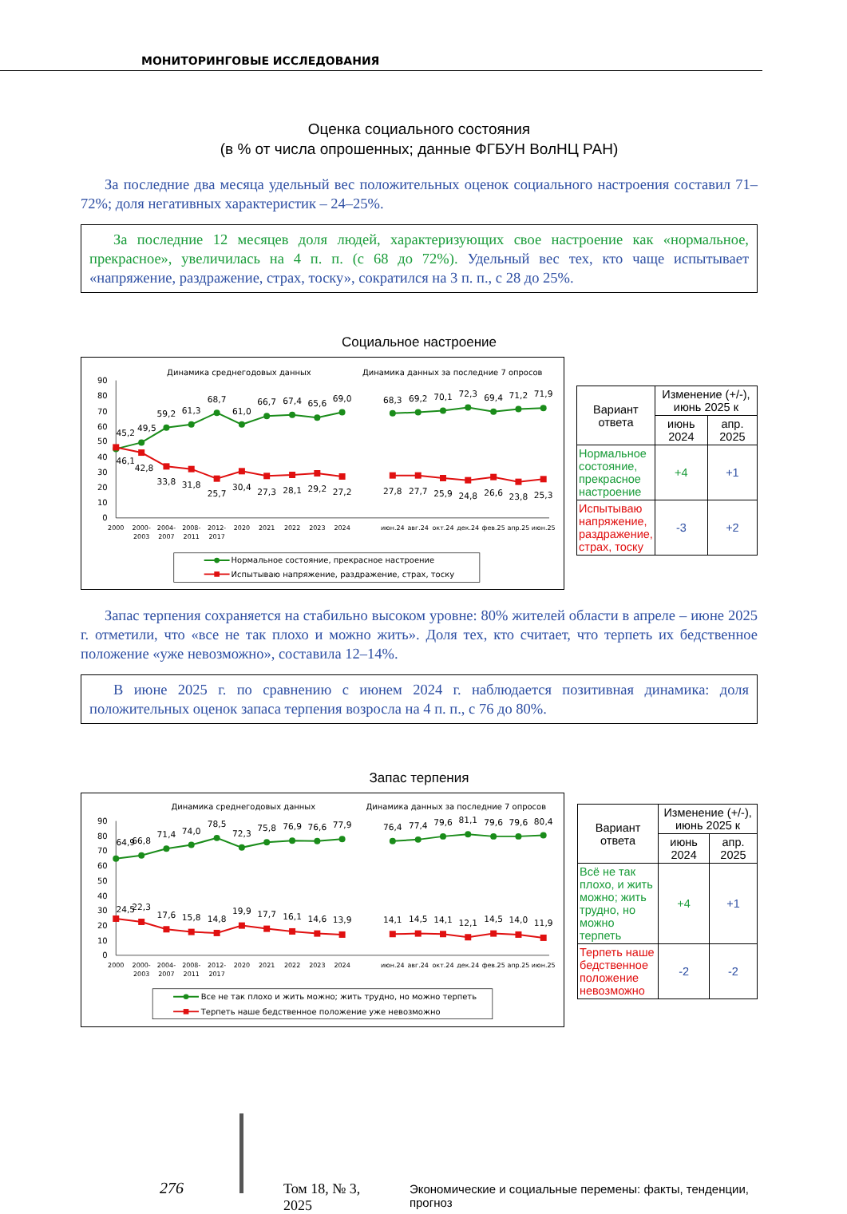МОНИТОРИНГОВЫЕ ИССЛЕДОВАНИЯ
Оценка социального состояния
(в % от числа опрошенных; данные ФГБУН ВолНЦ РАН)
За последние два месяца удельный вес положительных оценок социального настроения составил 71–72%; доля негативных характеристик – 24–25%.
За последние 12 месяцев доля людей, характеризующих свое настроение как «нормальное, прекрасное», увеличилась на 4 п. п. (с 68 до 72%). Удельный вес тех, кто чаще испытывает «напряжение, раздражение, страх, тоску», сократился на 3 п. п., с 28 до 25%.
Социальное настроение
Динамика среднегодовых данных
Динамика данных за последние 7 опросов
0
10
20
30
40
50
60
70
80
90
2000
2000-
2003
2004-
2007
2008-
2011
2012-
2017
2020
2021
2022
2023
2024
июн.24
авг.24
окт.24
дек.24
фев.25
апр.25
июн.25
45,2
49,5
59,2
61,3
68,7
61,0
66,7
67,4
65,6
69,0
68,3
69,2
70,1
72,3
69,4
71,2
71,9
46,1
42,8
33,8
31,8
25,7
30,4
27,3
28,1
29,2
27,2
27,8
27,7
25,9
24,8
26,6
23,8
25,3
Нормальное состояние, прекрасное настроение
Испытываю напряжение, раздражение, страх, тоску
| Вариант ответа | Изменение (+/-), июнь 2025 к | |
| --- | --- | --- |
| | июнь 2024 | апр. 2025 |
| Нормальное состояние, прекрасное настроение | +4 | +1 |
| Испытываю напряжение, раздражение, страх, тоску | -3 | +2 |
Запас терпения сохраняется на стабильно высоком уровне: 80% жителей области в апреле – июне 2025 г. отметили, что «все не так плохо и можно жить». Доля тех, кто считает, что терпеть их бедственное положение «уже невозможно», составила 12–14%.
В июне 2025 г. по сравнению с июнем 2024 г. наблюдается позитивная динамика: доля положительных оценок запаса терпения возросла на 4 п. п., с 76 до 80%.
Запас терпения
Динамика среднегодовых данных
Динамика данных за последние 7 опросов
0
10
20
30
40
50
60
70
80
90
2000
2000-
2003
2004-
2007
2008-
2011
2012-
2017
2020
2021
2022
2023
2024
июн.24
авг.24
окт.24
дек.24
фев.25
апр.25
июн.25
64,9
66,8
71,4
74,0
78,5
72,3
75,8
76,9
76,6
77,9
76,4
77,4
79,6
81,1
79,6
79,6
80,4
24,5
22,3
17,6
15,8
14,8
19,9
17,7
16,1
14,6
13,9
14,1
14,5
14,1
12,1
14,5
14,0
11,9
Все не так плохо и жить можно; жить трудно, но можно терпеть
Терпеть наше бедственное положение уже невозможно
| Вариант ответа | Изменение (+/-), июнь 2025 к | |
| --- | --- | --- |
| | июнь 2024 | апр. 2025 |
| Всё не так плохо, и жить можно; жить трудно, но можно терпеть | +4 | +1 |
| Терпеть наше бедственное положение невозможно | -2 | -2 |
276 Том 18, № 3, 2025 Экономические и социальные перемены: факты, тенденции, прогноз